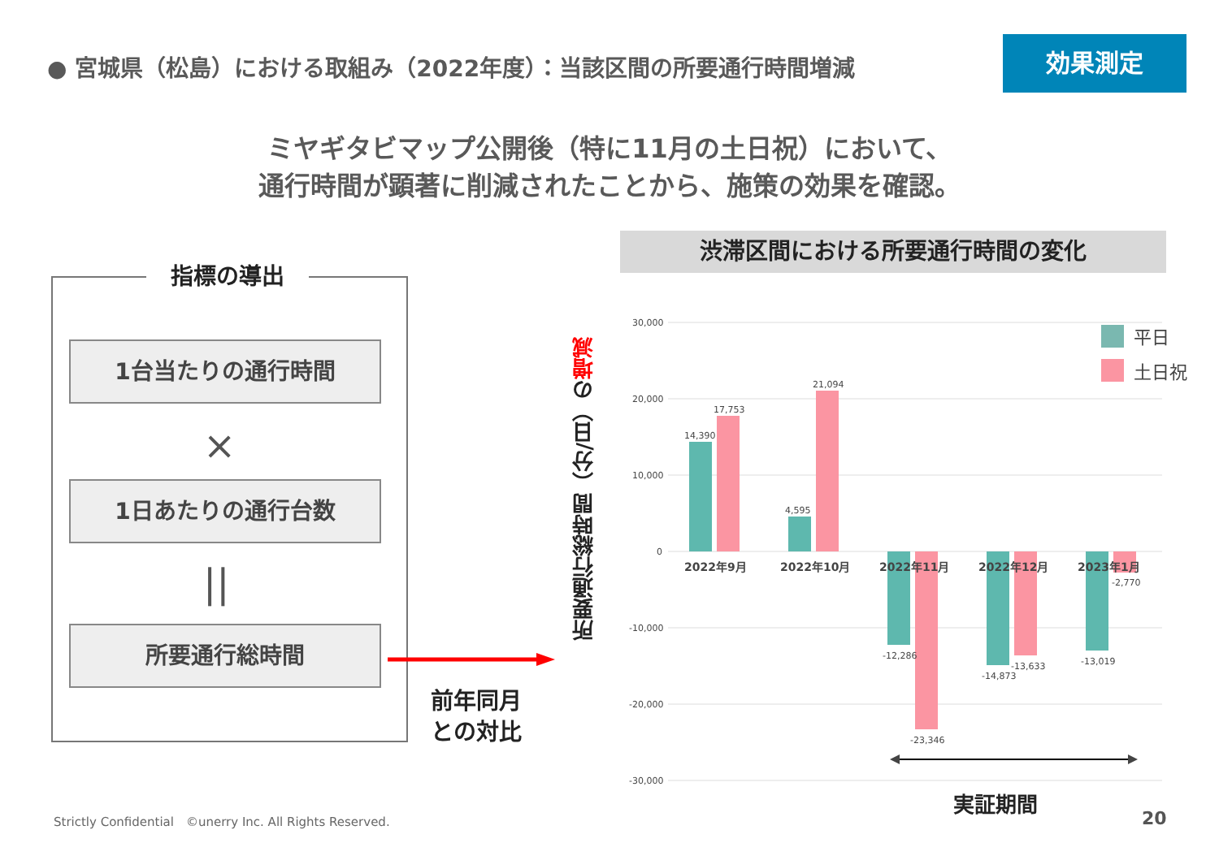● 宮城県（松島）における取組み（2022年度）：当該区間の所要通行時間増減
効果測定
ミヤギタビマップ公開後（特に11月の土日祝）において、
通行時間が顕著に削減されたことから、施策の効果を確認。
指標の導出
1台当たりの通行時間
×
1日あたりの通行台数
||
所要通行総時間
前年同月
との対比
渋滞区間における所要通行時間の変化
所要通行総時間（分/日）の増減
30,000
20,000
10,000
0
-10,000
-20,000
-30,000
14,390
17,753
4,595
21,094
-12,286
-23,346
-14,873
-13,633
-13,019
-2,770
2022年9月
2022年10月
2022年11月
2022年12月
2023年1月
平日
土日祝
実証期間
Strictly Confidential　©unerry Inc. All Rights Reserved.
20